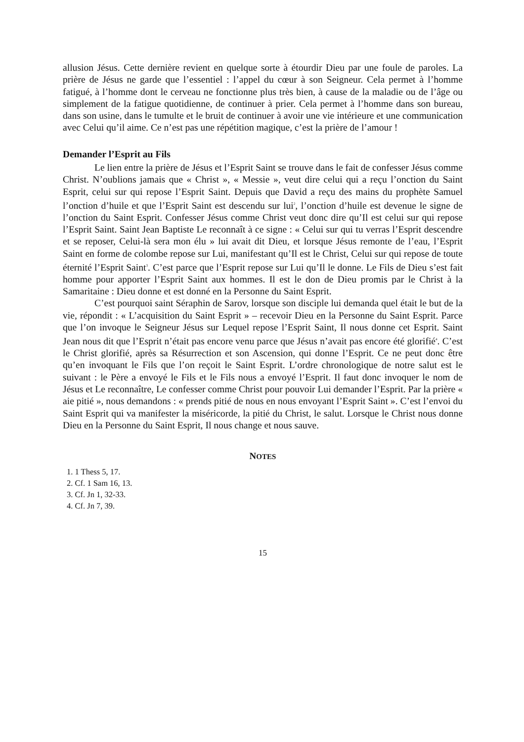allusion Jésus. Cette dernière revient en quelque sorte à étourdir Dieu par une foule de paroles. La prière de Jésus ne garde que l’essentiel : l’appel du cœur à son Seigneur. Cela permet à l’homme fatigué, à l’homme dont le cerveau ne fonctionne plus très bien, à cause de la maladie ou de l’âge ou simplement de la fatigue quotidienne, de continuer à prier. Cela permet à l’homme dans son bureau, dans son usine, dans le tumulte et le bruit de continuer à avoir une vie intérieure et une communication avec Celui qu’il aime. Ce n’est pas une répétition magique, c’est la prière de l’amour !
Demander l’Esprit au Fils
Le lien entre la prière de Jésus et l’Esprit Saint se trouve dans le fait de confesser Jésus comme Christ. N’oublions jamais que « Christ », « Messie », veut dire celui qui a reçu l’onction du Saint Esprit, celui sur qui repose l’Esprit Saint. Depuis que David a reçu des mains du prophète Samuel l’onction d’huile et que l’Esprit Saint est descendu sur lui<sup>2</sup>, l’onction d’huile est devenue le signe de l’onction du Saint Esprit. Confesser Jésus comme Christ veut donc dire qu’Il est celui sur qui repose l’Esprit Saint. Saint Jean Baptiste Le reconnaît à ce signe : « Celui sur qui tu verras l’Esprit descendre et se reposer, Celui-là sera mon élu » lui avait dit Dieu, et lorsque Jésus remonte de l’eau, l’Esprit Saint en forme de colombe repose sur Lui, manifestant qu’Il est le Christ, Celui sur qui repose de toute éternité l’Esprit Saint<sup>3</sup>. C’est parce que l’Esprit repose sur Lui qu’Il le donne. Le Fils de Dieu s’est fait homme pour apporter l’Esprit Saint aux hommes. Il est le don de Dieu promis par le Christ à la Samaritaine : Dieu donne et est donné en la Personne du Saint Esprit.
C’est pourquoi saint Séraphin de Sarov, lorsque son disciple lui demanda quel était le but de la vie, répondit : « L’acquisition du Saint Esprit » – recevoir Dieu en la Personne du Saint Esprit. Parce que l’on invoque le Seigneur Jésus sur Lequel repose l’Esprit Saint, Il nous donne cet Esprit. Saint Jean nous dit que l’Esprit n’était pas encore venu parce que Jésus n’avait pas encore été glorifié<sup>4</sup>. C’est le Christ glorifié, après sa Résurrection et son Ascension, qui donne l’Esprit. Ce ne peut donc être qu’en invoquant le Fils que l’on reçoit le Saint Esprit. L’ordre chronologique de notre salut est le suivant : le Père a envoyé le Fils et le Fils nous a envoyé l’Esprit. Il faut donc invoquer le nom de Jésus et Le reconnaître, Le confesser comme Christ pour pouvoir Lui demander l’Esprit. Par la prière « aie pitié », nous demandons : « prends pitié de nous en nous envoyant l’Esprit Saint ». C’est l’envoi du Saint Esprit qui va manifester la miséricorde, la pitié du Christ, le salut. Lorsque le Christ nous donne Dieu en la Personne du Saint Esprit, Il nous change et nous sauve.
NOTES
1. 1 Thess 5, 17.
2. Cf. 1 Sam 16, 13.
3. Cf. Jn 1, 32-33.
4. Cf. Jn 7, 39.
15